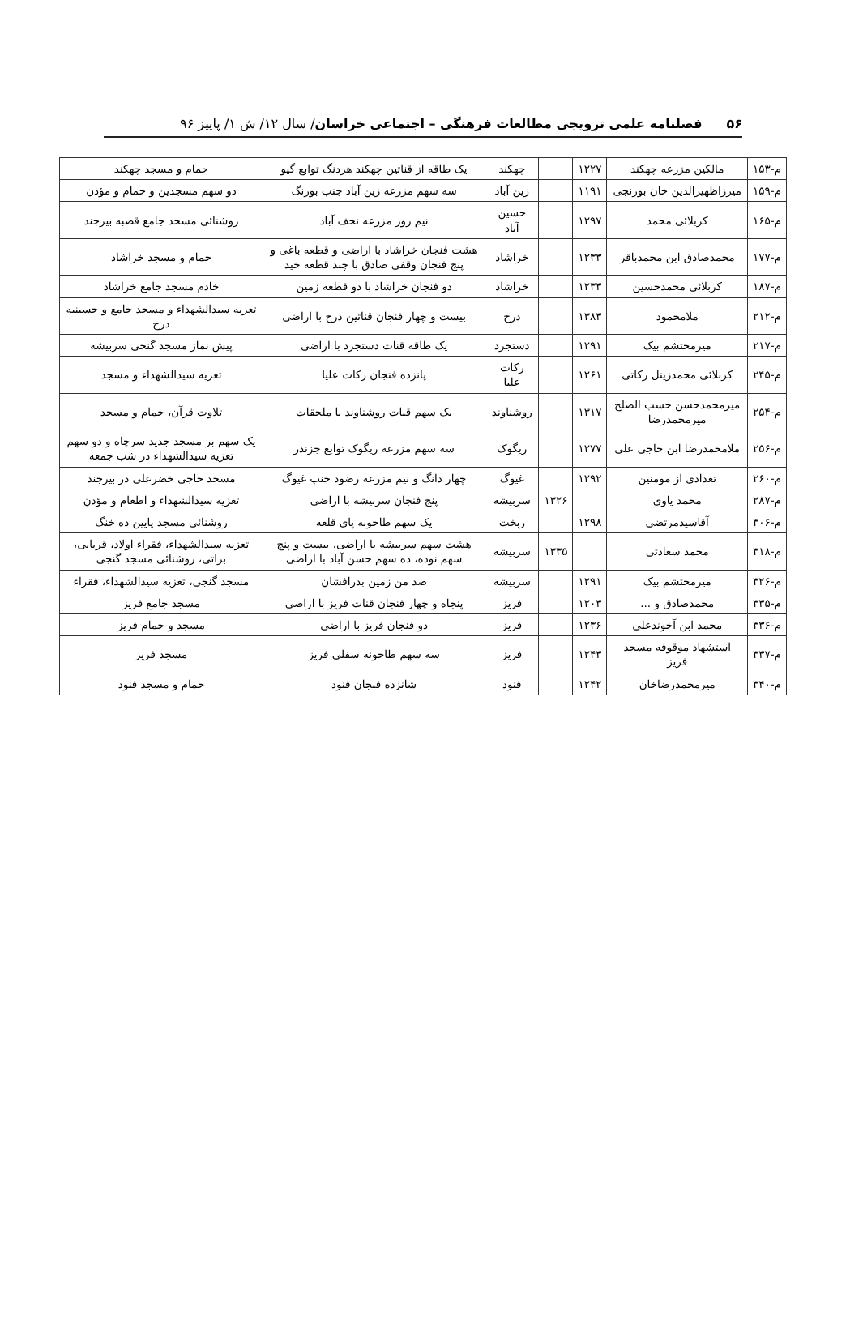۵۶ فصلنامه علمی ترویجی مطالعات فرهنگی – اجتماعی خراسان/ سال ۱۲/ ش ۱/ پاییز ۹۶
| م-۱۵۳ | مالکین مزرعه چهکند | ۱۲۲۷ | | چهکند | یک طاقه از قناتین چهکند هردنگ توابع گیو | حمام و مسجد چهکند |
| م-۱۵۹ | میرزاظهیرالدین خان بورنجی | ۱۱۹۱ | | زین آباد | سه سهم مزرعه زین آباد جنب بورنگ | دو سهم مسجدین و حمام و مؤذن |
| م-۱۶۵ | کربلائی محمد | ۱۲۹۷ | | حسین آباد | نیم روز مزرعه نجف آباد | روشنائی مسجد جامع قصبه بیرجند |
| م-۱۷۷ | محمدصادق ابن محمدباقر | ۱۲۳۳ | | خراشاد | هشت فنجان خراشاد با اراضی و قطعه باغی و پنج فنجان وقفی صادق با چند قطعه خید | حمام و مسجد خراشاد |
| م-۱۸۷ | کربلائی محمدحسین | ۱۲۳۳ | | خراشاد | دو فنجان خراشاد با دو قطعه زمین | خادم مسجد جامع خراشاد |
| م-۲۱۲ | ملامحمود | ۱۳۸۳ | | درح | بیست و چهار فنجان قناتین درح با اراضی | تعزیه سیدالشهداء و مسجد جامع و حسینیه درح |
| م-۲۱۷ | میرمحتشم بیک | ۱۲۹۱ | | دستجرد | یک طاقه قنات دستجرد با اراضی | پیش نماز مسجد گنجی سربیشه |
| م-۲۴۵ | کربلائی محمدزینل رکاتی | ۱۲۶۱ | | رکات علیا | پانزده فنجان رکات علیا | تعزیه سیدالشهداء و مسجد |
| م-۲۵۴ | میرمحمدحسن حسب الصلح میرمحمدرضا | ۱۳۱۷ | | روشناوند | یک سهم قنات روشناوند با ملحقات | تلاوت قرآن، حمام و مسجد |
| م-۲۵۶ | ملامحمدرضا ابن حاجی علی | ۱۲۷۷ | | ریگوک | سه سهم مزرعه ریگوک توابع جزندر | یک سهم بر مسجد جدید سرچاه و دو سهم تعزیه سیدالشهداء در شب جمعه |
| م-۲۶۰ | تعدادی از مومنین | ۱۲۹۲ | | غیوگ | چهار دانگ و نیم مزرعه رضود جنب غیوگ | مسجد حاجی خضرعلی در بیرجند |
| م-۲۸۷ | محمد یاوی | | ۱۳۲۶ | سربیشه | پنج فنجان سربیشه با اراضی | تعزیه سیدالشهداء و اطعام و مؤذن |
| م-۳۰۶ | آقاسیدمرتضی | ۱۲۹۸ | | ربخت | یک سهم طاحونه پای قلعه | روشنائی مسجد پایین ده خنگ |
| م-۳۱۸ | محمد سعادتی | | ۱۳۳۵ | سربیشه | هشت سهم سربیشه با اراضی، بیست و پنج سهم نوده، ده سهم حسن آباد با اراضی | تعزیه سیدالشهداء، فقراء اولاد، قربانی، براتی، روشنائی مسجد گنجی |
| م-۳۲۶ | میرمحتشم بیک | ۱۲۹۱ | | سربیشه | صد من زمین بذرافشان | مسجد گنجی، تعزیه سیدالشهداء، فقراء |
| م-۳۳۵ | محمدصادق و ... | ۱۲۰۳ | | فریز | پنجاه و چهار فنجان قنات فریز با اراضی | مسجد جامع فریز |
| م-۳۳۶ | محمد ابن آخوندعلی | ۱۲۳۶ | | فریز | دو فنجان فریز با اراضی | مسجد و حمام فریز |
| م-۳۳۷ | استشهاد موقوفه مسجد فریز | ۱۲۴۳ | | فریز | سه سهم طاحونه سفلی فریز | مسجد فریز |
| م-۳۴۰ | میرمحمدرضاخان | ۱۲۴۲ | | فنود | شانزده فنجان فنود | حمام و مسجد فنود |